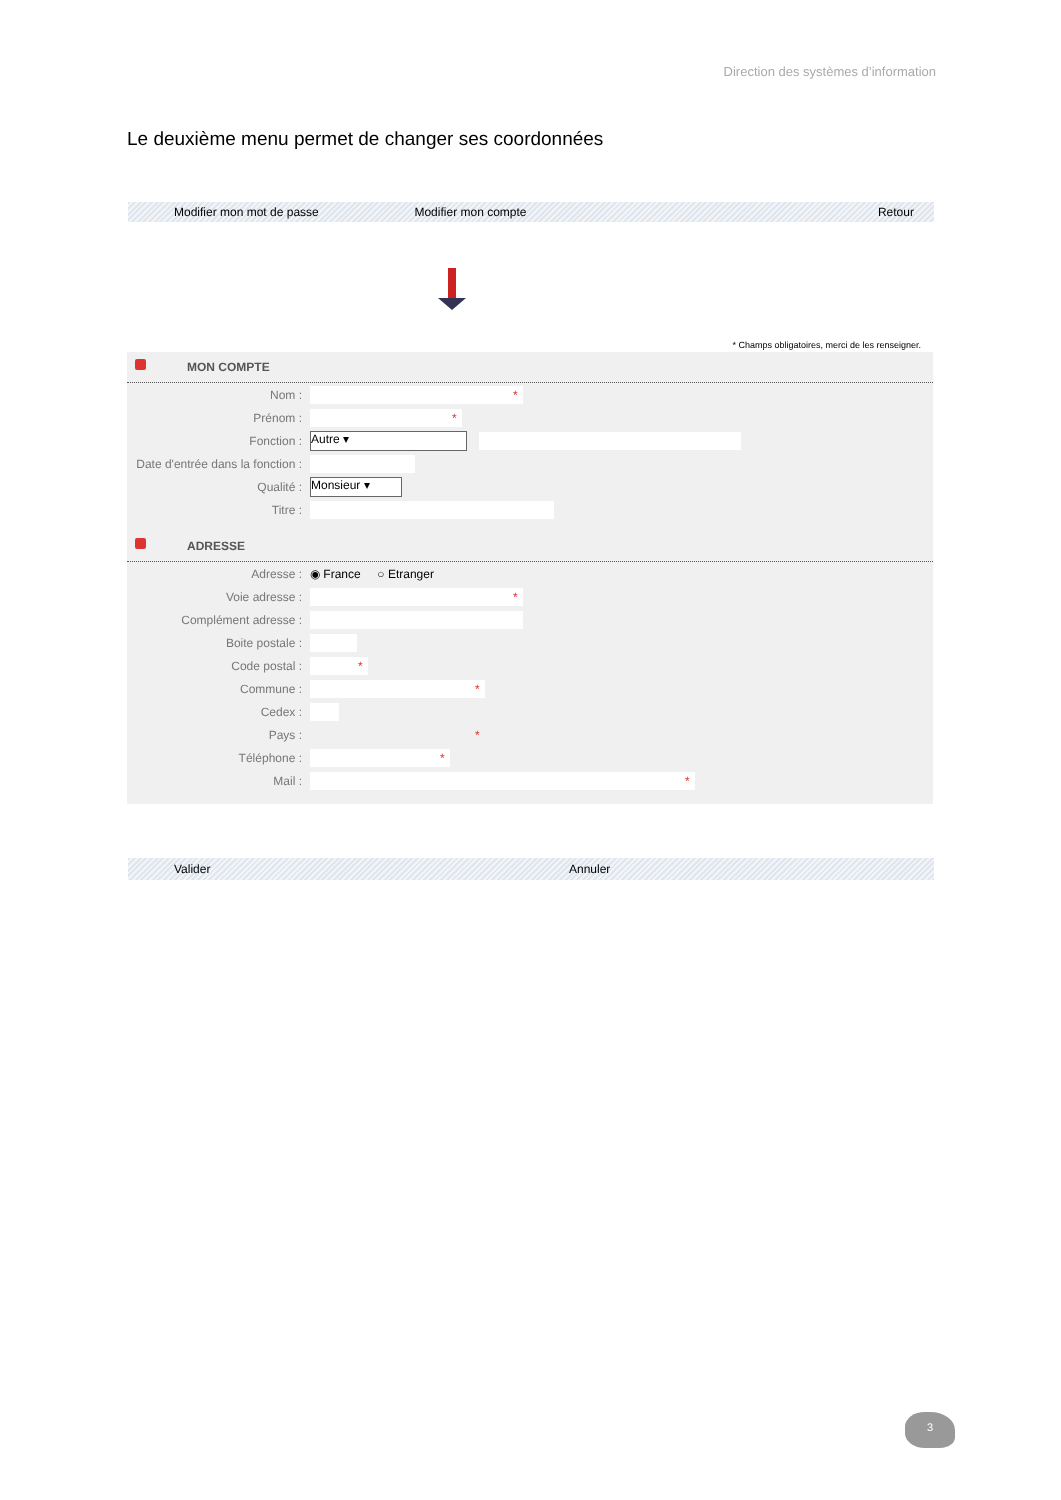Direction des systèmes d’information
Le deuxième menu permet de changer ses coordonnées
Modifier mon mot de passe Modifier mon compte Retour
* Champs obligatoires, merci de les renseigner.
MON COMPTE
Nom : *
Prénom : *
Fonction : Autre ▾
Date d'entrée dans la fonction :
Qualité : Monsieur ▾
Titre :
ADRESSE
Adresse : ◉ France ○ Etranger
Voie adresse : *
Complément adresse :
Boite postale :
Code postal : *
Commune : *
Cedex :
Pays : *
Téléphone : *
Mail : *
Valider Annuler
3